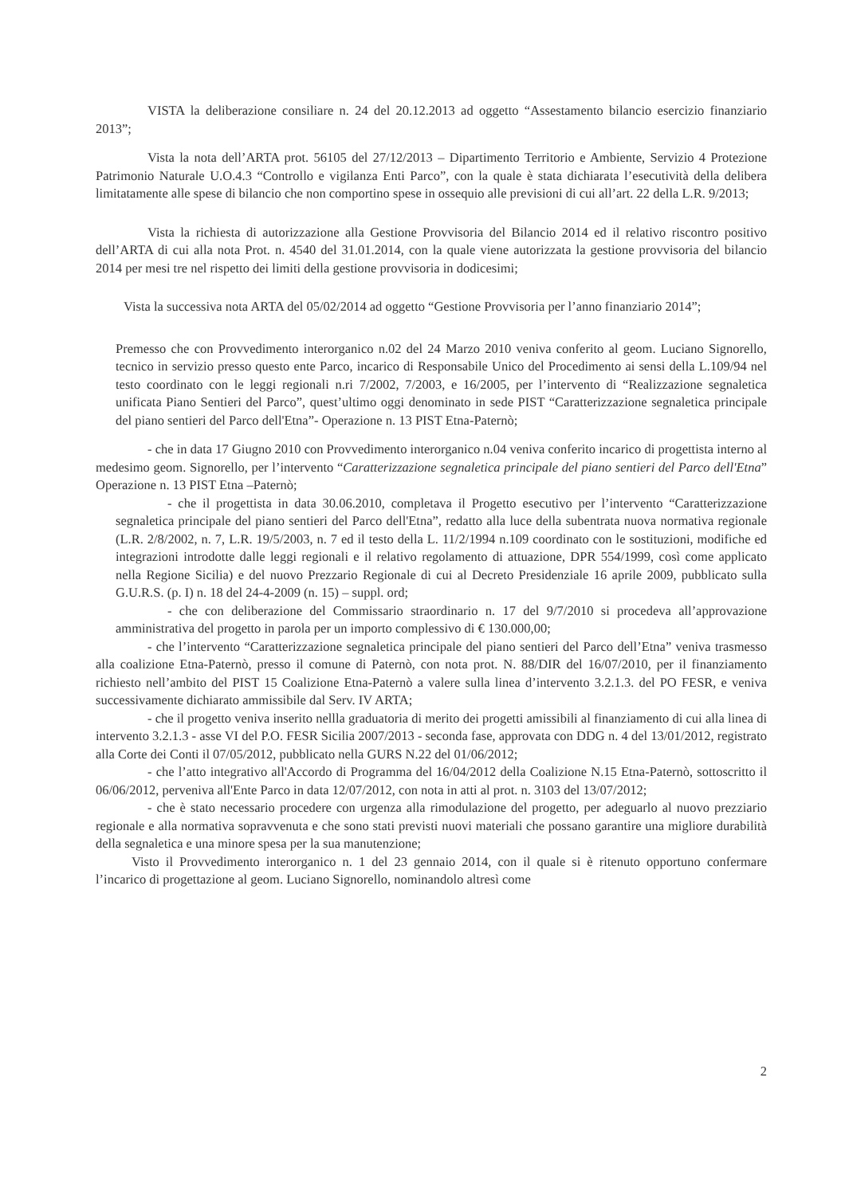VISTA la deliberazione consiliare n. 24 del 20.12.2013 ad oggetto “Assestamento bilancio esercizio finanziario 2013”;
Vista la nota dell’ARTA prot. 56105 del 27/12/2013 – Dipartimento Territorio e Ambiente, Servizio 4 Protezione Patrimonio Naturale U.O.4.3 “Controllo e vigilanza Enti Parco”, con la quale è stata dichiarata l’esecutività della delibera limitatamente alle spese di bilancio che non comportino spese in ossequio alle previsioni di cui all’art. 22 della L.R. 9/2013;
Vista la richiesta di autorizzazione alla Gestione Provvisoria del Bilancio 2014 ed il relativo riscontro positivo dell’ARTA di cui alla nota Prot. n. 4540 del 31.01.2014, con la quale viene autorizzata la gestione provvisoria del bilancio 2014 per mesi tre nel rispetto dei limiti della gestione provvisoria in dodicesimi;
Vista la successiva nota ARTA del 05/02/2014 ad oggetto “Gestione Provvisoria per l’anno finanziario 2014”;
Premesso che con Provvedimento interorganico n.02 del 24 Marzo 2010 veniva conferito al geom. Luciano Signorello, tecnico in servizio presso questo ente Parco, incarico di Responsabile Unico del Procedimento ai sensi della L.109/94 nel testo coordinato con le leggi regionali n.ri 7/2002, 7/2003, e 16/2005, per l’intervento di “Realizzazione segnaletica unificata Piano Sentieri del Parco”, quest’ultimo oggi denominato in sede PIST “Caratterizzazione segnaletica principale del piano sentieri del Parco dell'Etna”- Operazione n. 13 PIST Etna-Paternò;
- che in data 17 Giugno 2010 con Provvedimento interorganico n.04 veniva conferito incarico di progettista interno al medesimo geom. Signorello, per l’intervento “Caratterizzazione segnaletica principale del piano sentieri del Parco dell'Etna” Operazione n. 13 PIST Etna –Paternò;
- che il progettista in data 30.06.2010, completava il Progetto esecutivo per l’intervento “Caratterizzazione segnaletica principale del piano sentieri del Parco dell'Etna”, redatto alla luce della subentrata nuova normativa regionale (L.R. 2/8/2002, n. 7, L.R. 19/5/2003, n. 7 ed il testo della L. 11/2/1994 n.109 coordinato con le sostituzioni, modifiche ed integrazioni introdotte dalle leggi regionali e il relativo regolamento di attuazione, DPR 554/1999, così come applicato nella Regione Sicilia) e del nuovo Prezzario Regionale di cui al Decreto Presidenziale 16 aprile 2009, pubblicato sulla G.U.R.S. (p. I) n. 18 del 24-4-2009 (n. 15) – suppl. ord;
- che con deliberazione del Commissario straordinario n. 17 del 9/7/2010 si procedeva all’approvazione amministrativa del progetto in parola per un importo complessivo di € 130.000,00;
- che l’intervento “Caratterizzazione segnaletica principale del piano sentieri del Parco dell’Etna” veniva trasmesso alla coalizione Etna-Paternò, presso il comune di Paternò, con nota prot. N. 88/DIR del 16/07/2010, per il finanziamento richiesto nell’ambito del PIST 15 Coalizione Etna-Paternò a valere sulla linea d’intervento 3.2.1.3. del PO FESR, e veniva successivamente dichiarato ammissibile dal Serv. IV ARTA;
- che il progetto veniva inserito nellla graduatoria di merito dei progetti amissibili al finanziamento di cui alla linea di intervento 3.2.1.3 - asse VI del P.O. FESR Sicilia 2007/2013 - seconda fase, approvata con DDG n. 4 del 13/01/2012, registrato alla Corte dei Conti il 07/05/2012, pubblicato nella GURS N.22 del 01/06/2012;
- che l’atto integrativo all'Accordo di Programma del 16/04/2012 della Coalizione N.15 Etna-Paternò, sottoscritto il 06/06/2012, perveniva all'Ente Parco in data 12/07/2012, con nota in atti al prot. n. 3103 del 13/07/2012;
- che è stato necessario procedere con urgenza alla rimodulazione del progetto, per adeguarlo al nuovo prezziario regionale e alla normativa sopravvenuta e che sono stati previsti nuovi materiali che possano garantire una migliore durabilità della segnaletica e una minore spesa per la sua manutenzione;
Visto il Provvedimento interorganico n. 1 del 23 gennaio 2014, con il quale si è ritenuto opportuno confermare l’incarico di progettazione al geom. Luciano Signorello, nominandolo altresì come
2